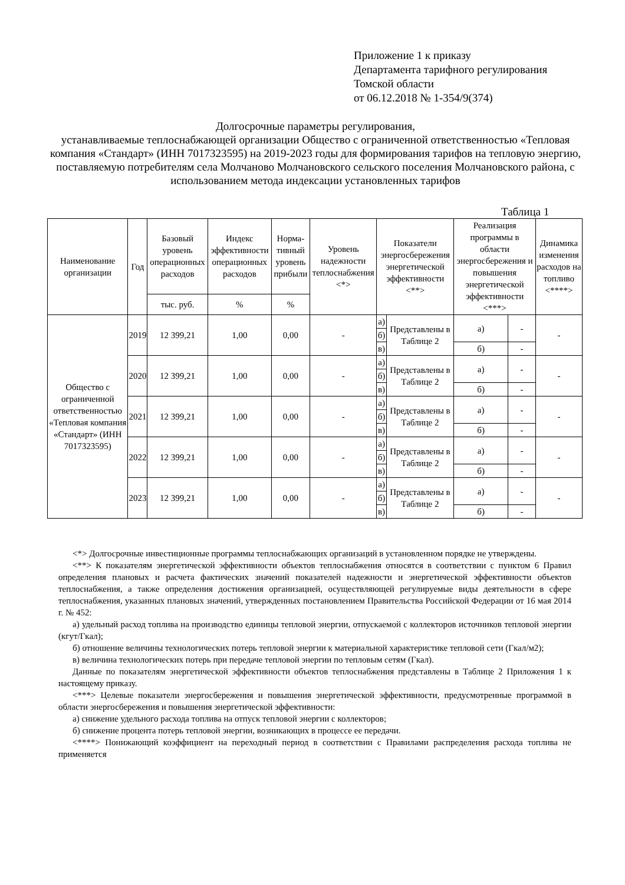Приложение 1 к приказу
Департамента тарифного регулирования
Томской области
от 06.12.2018 № 1-354/9(374)
Долгосрочные параметры регулирования,
устанавливаемые теплоснабжающей организации Общество с ограниченной ответственностью «Тепловая компания «Стандарт» (ИНН 7017323595) на 2019-2023 годы для формирования тарифов на тепловую энергию, поставляемую потребителям села Молчаново Молчановского сельского поселения Молчановского района, с использованием метода индексации установленных тарифов
Таблица 1
| Наименование организации | Год | Базовый уровень операционных расходов | Индекс эффективности операционных расходов | Норма-тивный уровень прибыли | Уровень надежности теплоснабжения <*> | Показатели энергосбережения энергетической эффективности <**> | | Реализация программы в области энергосбережения и повышения энергетической эффективности <***> | | Динамика изменения расходов на топливо <****> |
| --- | --- | --- | --- | --- | --- | --- | --- | --- | --- | --- |
| | | тыс. руб. | % | % | | | | | | |
| Общество с ограниченной ответственностью «Тепловая компания «Стандарт» (ИНН 7017323595) | 2019 | 12 399,21 | 1,00 | 0,00 | - | а) | Представлены в Таблице 2 | а) | - | - |
| | | | | | | б) | | | | |
| | | | | | | в) | | б) | - | |
| | 2020 | 12 399,21 | 1,00 | 0,00 | - | а) | Представлены в Таблице 2 | а) | - | - |
| | | | | | | б) | | | | |
| | | | | | | в) | | б) | - | |
| | 2021 | 12 399,21 | 1,00 | 0,00 | - | а) | Представлены в Таблице 2 | а) | - | - |
| | | | | | | б) | | | | |
| | | | | | | в) | | б) | - | |
| | 2022 | 12 399,21 | 1,00 | 0,00 | - | а) | Представлены в Таблице 2 | а) | - | - |
| | | | | | | б) | | | | |
| | | | | | | в) | | б) | - | |
| | 2023 | 12 399,21 | 1,00 | 0,00 | - | а) | Представлены в Таблице 2 | а) | - | - |
| | | | | | | б) | | | | |
| | | | | | | в) | | б) | - | |
<*> Долгосрочные инвестиционные программы теплоснабжающих организаций в установленном порядке не утверждены.
<**> К показателям энергетической эффективности объектов теплоснабжения относятся в соответствии с пунктом 6 Правил определения плановых и расчета фактических значений показателей надежности и энергетической эффективности объектов теплоснабжения, а также определения достижения организацией, осуществляющей регулируемые виды деятельности в сфере теплоснабжения, указанных плановых значений, утвержденных постановлением Правительства Российской Федерации от 16 мая 2014 г. № 452:
а) удельный расход топлива на производство единицы тепловой энергии, отпускаемой с коллекторов источников тепловой энергии (кгут/Гкал);
б) отношение величины технологических потерь тепловой энергии к материальной характеристике тепловой сети (Гкал/м2);
в) величина технологических потерь при передаче тепловой энергии по тепловым сетям (Гкал).
Данные по показателям энергетической эффективности объектов теплоснабжения представлены в Таблице 2 Приложения 1 к настоящему приказу.
<***> Целевые показатели энергосбережения и повышения энергетической эффективности, предусмотренные программой в области энергосбережения и повышения энергетической эффективности:
а) снижение удельного расхода топлива на отпуск тепловой энергии с коллекторов;
б) снижение процента потерь тепловой энергии, возникающих в процессе ее передачи.
<****> Понижающий коэффициент на переходный период в соответствии с Правилами распределения расхода топлива не применяется